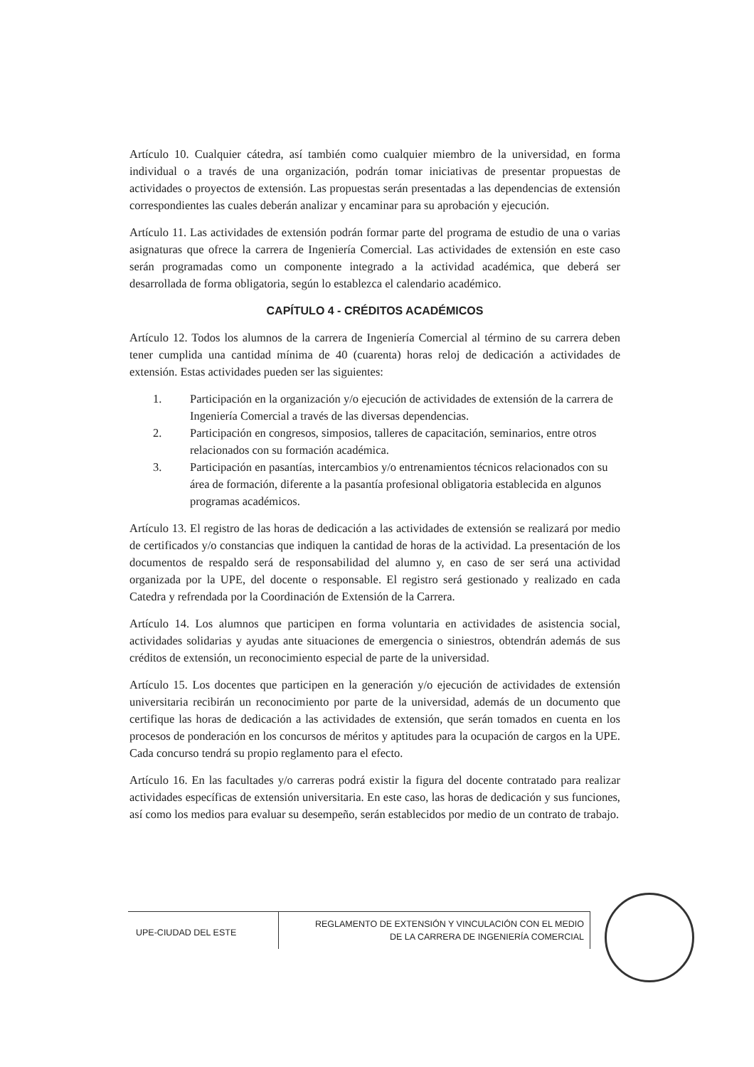Artículo 10. Cualquier cátedra, así también como cualquier miembro de la universidad, en forma individual o a través de una organización, podrán tomar iniciativas de presentar propuestas de actividades o proyectos de extensión. Las propuestas serán presentadas a las dependencias de extensión correspondientes las cuales deberán analizar y encaminar para su aprobación y ejecución.
Artículo 11. Las actividades de extensión podrán formar parte del programa de estudio de una o varias asignaturas que ofrece la carrera de Ingeniería Comercial. Las actividades de extensión en este caso serán programadas como un componente integrado a la actividad académica, que deberá ser desarrollada de forma obligatoria, según lo establezca el calendario académico.
CAPÍTULO 4 - CRÉDITOS ACADÉMICOS
Artículo 12. Todos los alumnos de la carrera de Ingeniería Comercial al término de su carrera deben tener cumplida una cantidad mínima de 40 (cuarenta) horas reloj de dedicación a actividades de extensión. Estas actividades pueden ser las siguientes:
1. Participación en la organización y/o ejecución de actividades de extensión de la carrera de Ingeniería Comercial a través de las diversas dependencias.
2. Participación en congresos, simposios, talleres de capacitación, seminarios, entre otros relacionados con su formación académica.
3. Participación en pasantías, intercambios y/o entrenamientos técnicos relacionados con su área de formación, diferente a la pasantía profesional obligatoria establecida en algunos programas académicos.
Artículo 13. El registro de las horas de dedicación a las actividades de extensión se realizará por medio de certificados y/o constancias que indiquen la cantidad de horas de la actividad. La presentación de los documentos de respaldo será de responsabilidad del alumno y, en caso de ser será una actividad organizada por la UPE, del docente o responsable. El registro será gestionado y realizado en cada Catedra y refrendada por la Coordinación de Extensión de la Carrera.
Artículo 14. Los alumnos que participen en forma voluntaria en actividades de asistencia social, actividades solidarias y ayudas ante situaciones de emergencia o siniestros, obtendrán además de sus créditos de extensión, un reconocimiento especial de parte de la universidad.
Artículo 15. Los docentes que participen en la generación y/o ejecución de actividades de extensión universitaria recibirán un reconocimiento por parte de la universidad, además de un documento que certifique las horas de dedicación a las actividades de extensión, que serán tomados en cuenta en los procesos de ponderación en los concursos de méritos y aptitudes para la ocupación de cargos en la UPE. Cada concurso tendrá su propio reglamento para el efecto.
Artículo 16. En las facultades y/o carreras podrá existir la figura del docente contratado para realizar actividades específicas de extensión universitaria. En este caso, las horas de dedicación y sus funciones, así como los medios para evaluar su desempeño, serán establecidos por medio de un contrato de trabajo.
UPE-CIUDAD DEL ESTE
REGLAMENTO DE EXTENSIÓN Y VINCULACIÓN CON EL MEDIO
DE LA CARRERA DE INGENIERÍA COMERCIAL